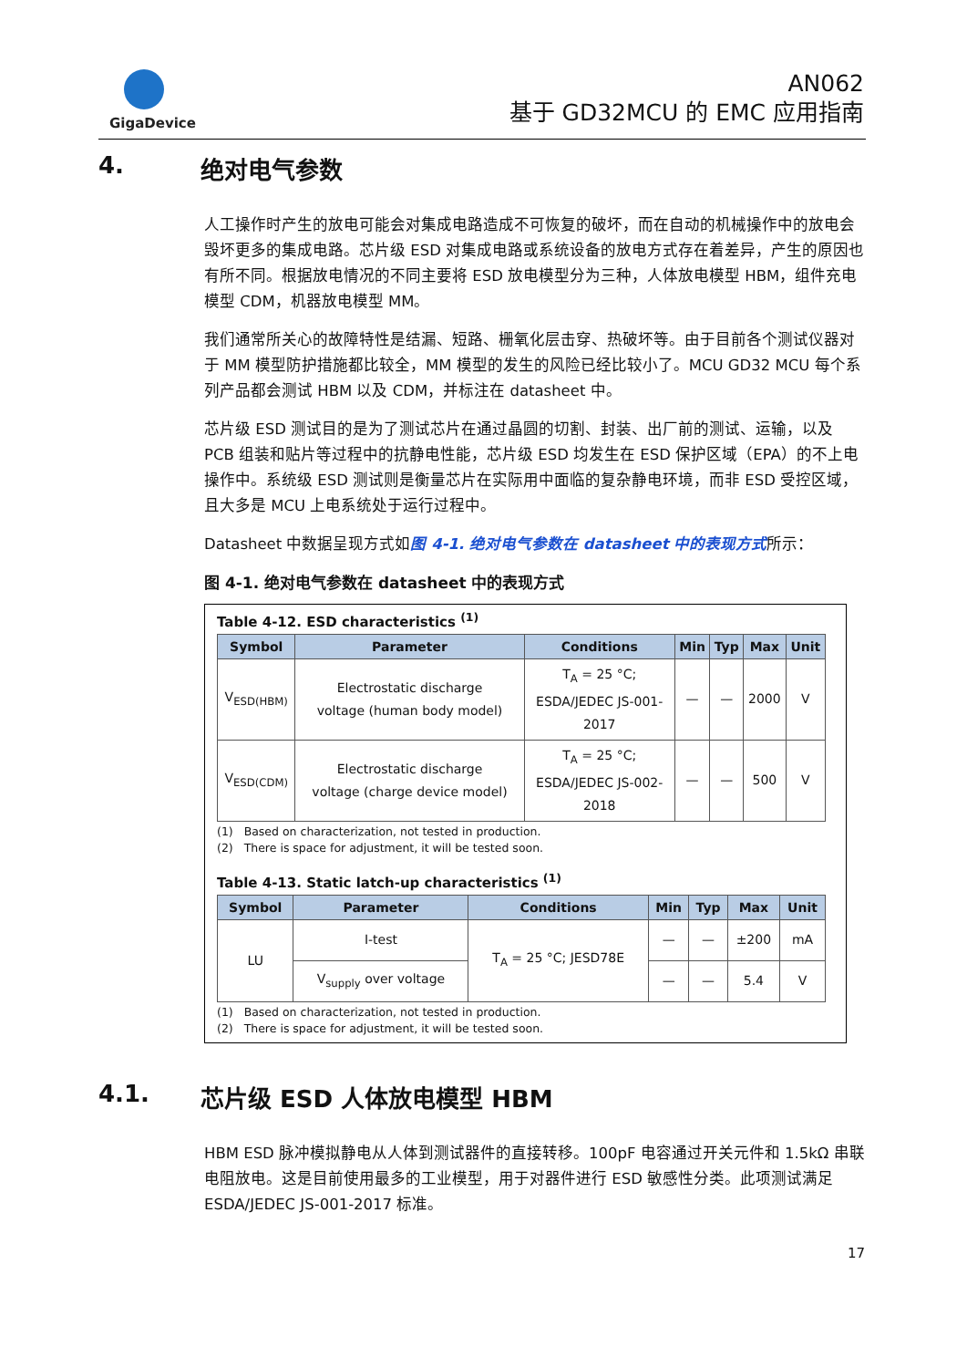GigaDevice
AN062
基于 GD32MCU 的 EMC 应用指南
4. 绝对电气参数
人工操作时产生的放电可能会对集成电路造成不可恢复的破坏，而在自动的机械操作中的放电会毁坏更多的集成电路。芯片级 ESD 对集成电路或系统设备的放电方式存在着差异，产生的原因也有所不同。根据放电情况的不同主要将 ESD 放电模型分为三种，人体放电模型 HBM，组件充电模型 CDM，机器放电模型 MM。
我们通常所关心的故障特性是结漏、短路、栅氧化层击穿、热破坏等。由于目前各个测试仪器对于 MM 模型防护措施都比较全，MM 模型的发生的风险已经比较小了。MCU GD32 MCU 每个系列产品都会测试 HBM 以及 CDM，并标注在 datasheet 中。
芯片级 ESD 测试目的是为了测试芯片在通过晶圆的切割、封装、出厂前的测试、运输，以及 PCB 组装和贴片等过程中的抗静电性能，芯片级 ESD 均发生在 ESD 保护区域（EPA）的不上电操作中。系统级 ESD 测试则是衡量芯片在实际用中面临的复杂静电环境，而非 ESD 受控区域，且大多是 MCU 上电系统处于运行过程中。
Datasheet 中数据呈现方式如图 4-1. 绝对电气参数在 datasheet 中的表现方式所示：
图 4-1. 绝对电气参数在 datasheet 中的表现方式
Table 4-12. ESD characteristics <sup>(1)</sup>
| Symbol | Parameter | Conditions | Min | Typ | Max | Unit |
| --- | --- | --- | --- | --- | --- | --- |
| V<sub>ESD(HBM)</sub> | Electrostatic discharge voltage (human body model) | T<sub>A</sub> = 25 °C; ESDA/JEDEC JS-001- 2017 | — | — | 2000 | V |
| V<sub>ESD(CDM)</sub> | Electrostatic discharge voltage (charge device model) | T<sub>A</sub> = 25 °C; ESDA/JEDEC JS-002- 2018 | — | — | 500 | V |
(1) Based on characterization, not tested in production.
(2) There is space for adjustment, it will be tested soon.
Table 4-13. Static latch-up characteristics <sup>(1)</sup>
| Symbol | Parameter | Conditions | Min | Typ | Max | Unit |
| --- | --- | --- | --- | --- | --- | --- |
| LU | I-test | T<sub>A</sub> = 25 °C; JESD78E | — | — | ±200 | mA |
| | V<sub>supply</sub> over voltage | | — | — | 5.4 | V |
(1) Based on characterization, not tested in production.
(2) There is space for adjustment, it will be tested soon.
4.1. 芯片级 ESD 人体放电模型 HBM
HBM ESD 脉冲模拟静电从人体到测试器件的直接转移。100pF 电容通过开关元件和 1.5kΩ 串联电阻放电。这是目前使用最多的工业模型，用于对器件进行 ESD 敏感性分类。此项测试满足 ESDA/JEDEC JS-001-2017 标准。
17